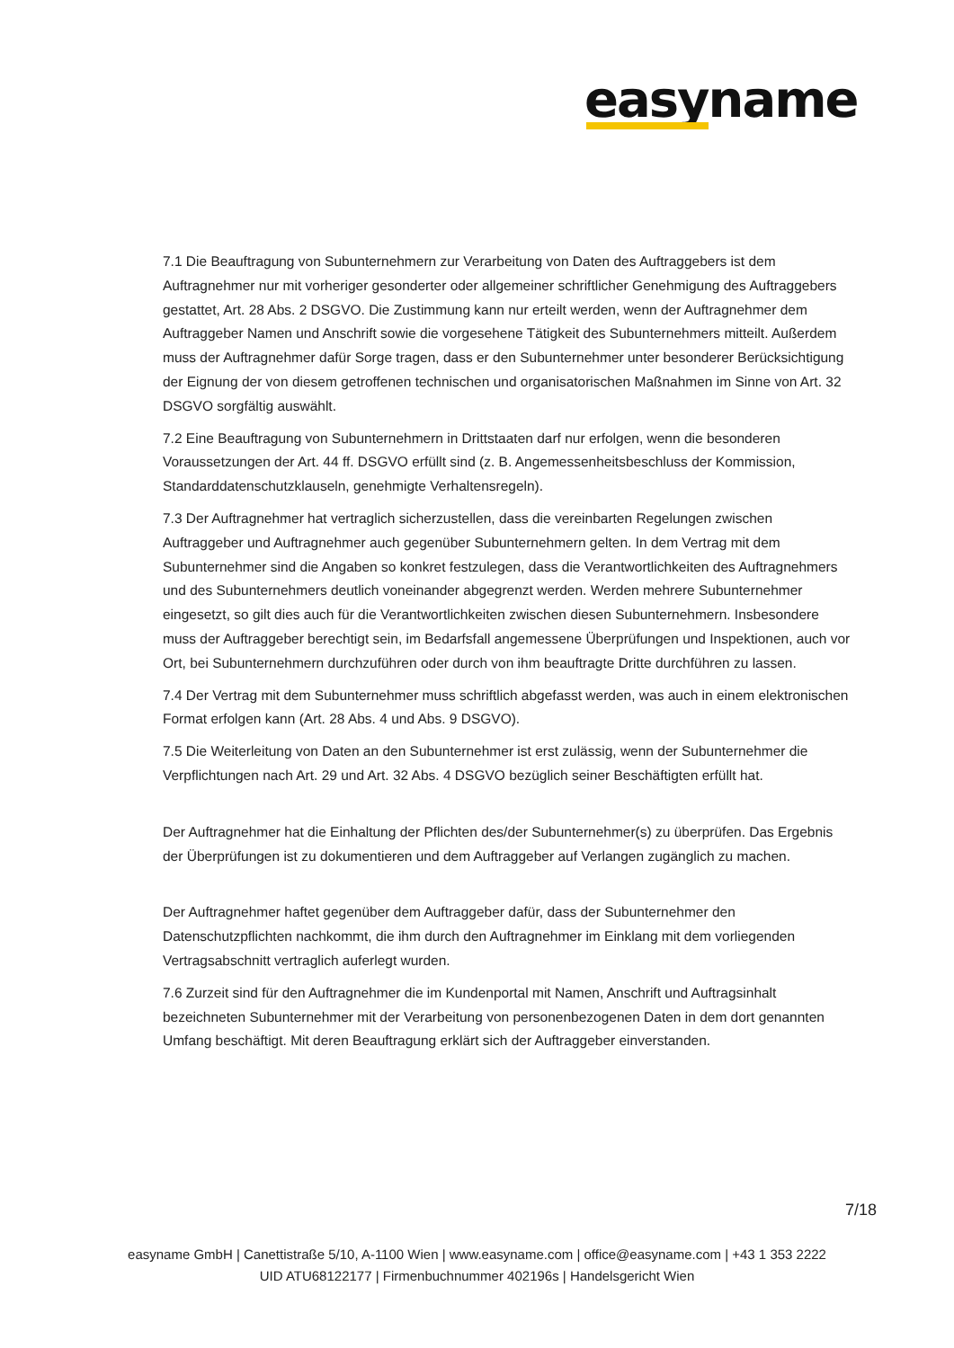easyname
7.1 Die Beauftragung von Subunternehmern zur Verarbeitung von Daten des Auftraggebers ist dem Auftragnehmer nur mit vorheriger gesonderter oder allgemeiner schriftlicher Genehmigung des Auftraggebers gestattet, Art. 28 Abs. 2 DSGVO. Die Zustimmung kann nur erteilt werden, wenn der Auftragnehmer dem Auftraggeber Namen und Anschrift sowie die vorgesehene Tätigkeit des Subunternehmers mitteilt. Außerdem muss der Auftragnehmer dafür Sorge tragen, dass er den Subunternehmer unter besonderer Berücksichtigung der Eignung der von diesem getroffenen technischen und organisatorischen Maßnahmen im Sinne von Art. 32 DSGVO sorgfältig auswählt.
7.2 Eine Beauftragung von Subunternehmern in Drittstaaten darf nur erfolgen, wenn die besonderen Voraussetzungen der Art. 44 ff. DSGVO erfüllt sind (z. B. Angemessenheitsbeschluss der Kommission, Standarddatenschutzklauseln, genehmigte Verhaltensregeln).
7.3 Der Auftragnehmer hat vertraglich sicherzustellen, dass die vereinbarten Regelungen zwischen Auftraggeber und Auftragnehmer auch gegenüber Subunternehmern gelten. In dem Vertrag mit dem Subunternehmer sind die Angaben so konkret festzulegen, dass die Verantwortlichkeiten des Auftragnehmers und des Subunternehmers deutlich voneinander abgegrenzt werden. Werden mehrere Subunternehmer eingesetzt, so gilt dies auch für die Verantwortlichkeiten zwischen diesen Subunternehmern. Insbesondere muss der Auftraggeber berechtigt sein, im Bedarfsfall angemessene Überprüfungen und Inspektionen, auch vor Ort, bei Subunternehmern durchzuführen oder durch von ihm beauftragte Dritte durchführen zu lassen.
7.4 Der Vertrag mit dem Subunternehmer muss schriftlich abgefasst werden, was auch in einem elektronischen Format erfolgen kann (Art. 28 Abs. 4 und Abs. 9 DSGVO).
7.5 Die Weiterleitung von Daten an den Subunternehmer ist erst zulässig, wenn der Subunternehmer die Verpflichtungen nach Art. 29 und Art. 32 Abs. 4 DSGVO bezüglich seiner Beschäftigten erfüllt hat.
Der Auftragnehmer hat die Einhaltung der Pflichten des/der Subunternehmer(s) zu überprüfen. Das Ergebnis der Überprüfungen ist zu dokumentieren und dem Auftraggeber auf Verlangen zugänglich zu machen.
Der Auftragnehmer haftet gegenüber dem Auftraggeber dafür, dass der Subunternehmer den Datenschutzpflichten nachkommt, die ihm durch den Auftragnehmer im Einklang mit dem vorliegenden Vertragsabschnitt vertraglich auferlegt wurden.
7.6 Zurzeit sind für den Auftragnehmer die im Kundenportal mit Namen, Anschrift und Auftragsinhalt bezeichneten Subunternehmer mit der Verarbeitung von personenbezogenen Daten in dem dort genannten Umfang beschäftigt. Mit deren Beauftragung erklärt sich der Auftraggeber einverstanden.
7/18
easyname GmbH | Canettistraße 5/10, A-1100 Wien | www.easyname.com | office@easyname.com | +43 1 353 2222
UID ATU68122177 | Firmenbuchnummer 402196s | Handelsgericht Wien